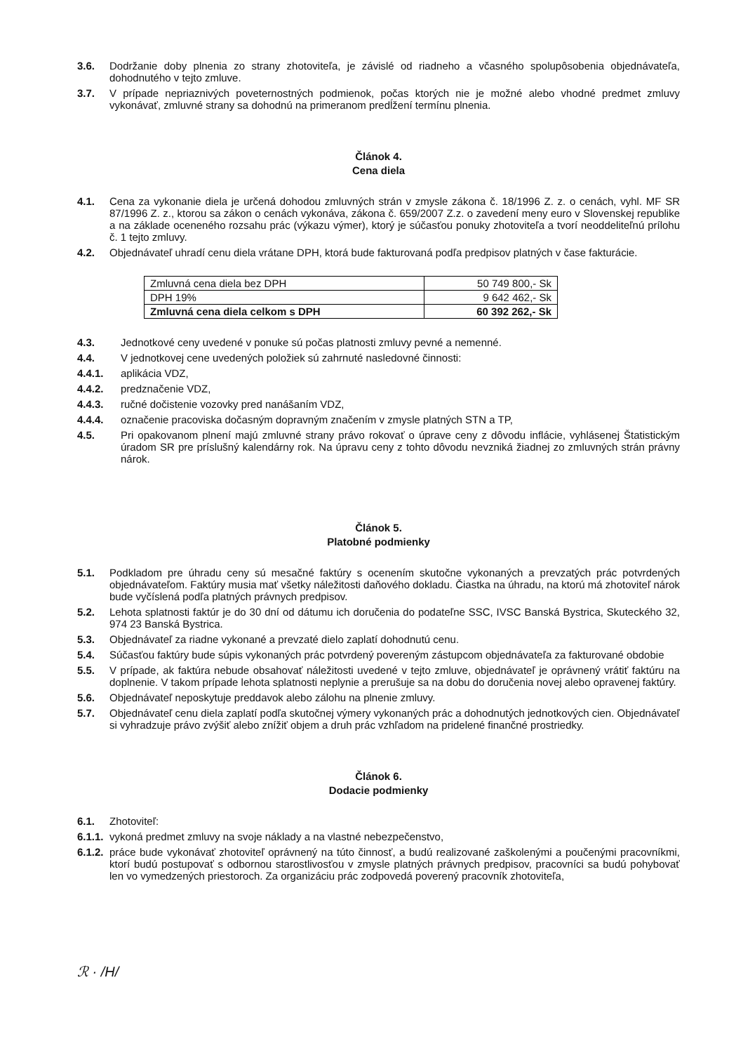3.6. Dodržanie doby plnenia zo strany zhotoviteľa, je závislé od riadneho a včasného spolupôsobenia objednávateľa, dohodnutého v tejto zmluve.
3.7. V prípade nepriaznivých poveternostných podmienok, počas ktorých nie je možné alebo vhodné predmet zmluvy vykonávať, zmluvné strany sa dohodnú na primeranom predĺžení termínu plnenia.
Článok 4.
Cena diela
4.1. Cena za vykonanie diela je určená dohodou zmluvných strán v zmysle zákona č. 18/1996 Z. z. o cenách, vyhl. MF SR 87/1996 Z. z., ktorou sa zákon o cenách vykonáva, zákona č. 659/2007 Z.z. o zavedení meny euro v Slovenskej republike a na základe oceneného rozsahu prác (výkazu výmer), ktorý je súčasťou ponuky zhotoviteľa a tvorí neoddeliteľnú prílohu č. 1 tejto zmluvy.
4.2. Objednávateľ uhradí cenu diela vrátane DPH, ktorá bude fakturovaná podľa predpisov platných v čase fakturácie.
| Zmluvná cena diela bez DPH | 50 749 800,- Sk |
| DPH 19% | 9 642 462,- Sk |
| Zmluvná cena diela celkom s DPH | 60 392 262,- Sk |
4.3. Jednotkové ceny uvedené v ponuke sú počas platnosti zmluvy pevné a nemenné.
4.4. V jednotkovej cene uvedených položiek sú zahrnuté nasledovné činnosti:
4.4.1. aplikácia VDZ,
4.4.2. predznačenie VDZ,
4.4.3. ručné dočistenie vozovky pred nanášaním VDZ,
4.4.4. označenie pracoviska dočasným dopravným značením v zmysle platných STN a TP,
4.5. Pri opakovanom plnení majú zmluvné strany právo rokovať o úprave ceny z dôvodu inflácie, vyhlásenej Štatistickým úradom SR pre príslušný kalendárny rok. Na úpravu ceny z tohto dôvodu nevzniká žiadnej zo zmluvných strán právny nárok.
Článok 5.
Platobné podmienky
5.1. Podkladom pre úhradu ceny sú mesačné faktúry s ocenením skutočne vykonaných a prevzatých prác potvrdených objednávateľom. Faktúry musia mať všetky náležitosti daňového dokladu. Čiastka na úhradu, na ktorú má zhotoviteľ nárok bude vyčíslená podľa platných právnych predpisov.
5.2. Lehota splatnosti faktúr je do 30 dní od dátumu ich doručenia do podateľne SSC, IVSC Banská Bystrica, Skuteckého 32, 974 23 Banská Bystrica.
5.3. Objednávateľ za riadne vykonané a prevzaté dielo zaplatí dohodnutú cenu.
5.4. Súčasťou faktúry bude súpis vykonaných prác potvrdený povereným zástupcom objednávateľa za fakturované obdobie
5.5. V prípade, ak faktúra nebude obsahovať náležitosti uvedené v tejto zmluve, objednávateľ je oprávnený vrátiť faktúru na doplnenie. V takom prípade lehota splatnosti neplynie a prerušuje sa na dobu do doručenia novej alebo opravenej faktúry.
5.6. Objednávateľ neposkytuje preddavok alebo zálohu na plnenie zmluvy.
5.7. Objednávateľ cenu diela zaplatí podľa skutočnej výmery vykonaných prác a dohodnutých jednotkových cien. Objednávateľ si vyhradzuje právo zvýšiť alebo znížiť objem a druh prác vzhľadom na pridelené finančné prostriedky.
Článok 6.
Dodacie podmienky
6.1. Zhotoviteľ:
6.1.1. vykoná predmet zmluvy na svoje náklady a na vlastné nebezpečenstvo,
6.1.2. práce bude vykonávať zhotoviteľ oprávnený na túto činnosť, a budú realizované zaškolenými a poučenými pracovníkmi, ktorí budú postupovať s odbornou starostlivosťou v zmysle platných právnych predpisov, pracovníci sa budú pohybovať len vo vymedzených priestoroch. Za organizáciu prác zodpovedá poverený pracovník zhotoviteľa,
ℛ · /H/